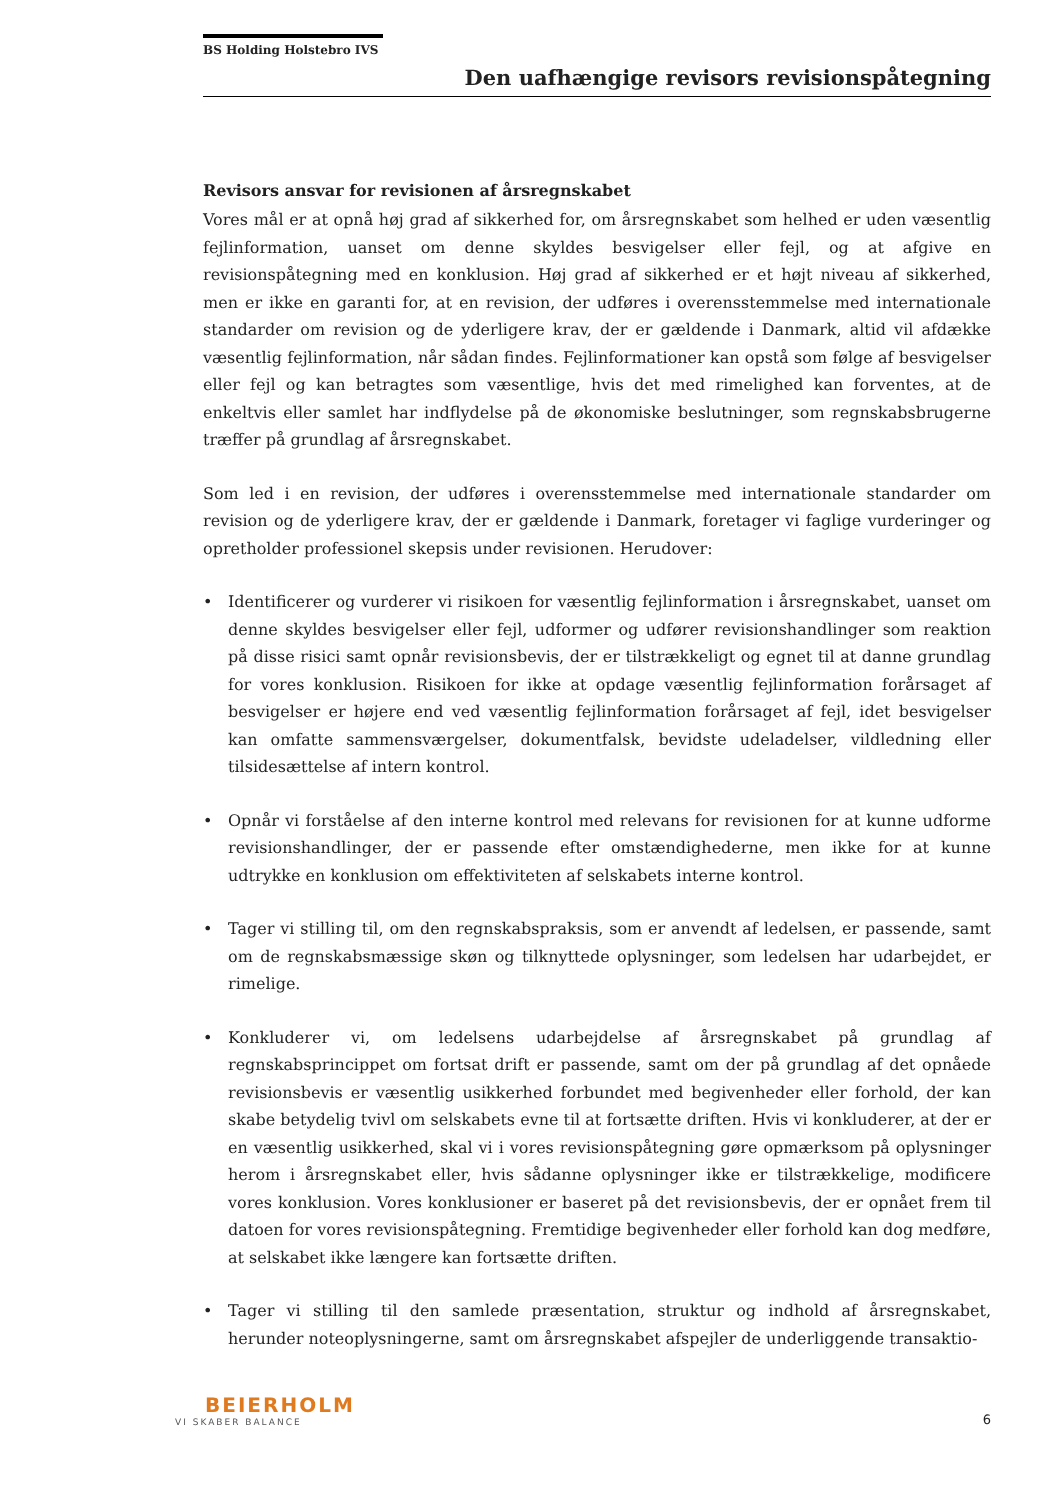BS Holding Holstebro IVS
Den uafhængige revisors revisionspåtegning
Revisors ansvar for revisionen af årsregnskabet
Vores mål er at opnå høj grad af sikkerhed for, om årsregnskabet som helhed er uden væsentlig fejlinformation, uanset om denne skyldes besvigelser eller fejl, og at afgive en revisionspåtegning med en konklusion. Høj grad af sikkerhed er et højt niveau af sikkerhed, men er ikke en garanti for, at en revision, der udføres i overensstemmelse med internationale standarder om revision og de yderligere krav, der er gældende i Danmark, altid vil afdække væsentlig fejlinformation, når sådan findes. Fejlinformationer kan opstå som følge af besvigelser eller fejl og kan betragtes som væsentlige, hvis det med rimelighed kan forventes, at de enkeltvis eller samlet har indflydelse på de økonomiske beslutninger, som regnskabsbrugerne træffer på grundlag af årsregnskabet.
Som led i en revision, der udføres i overensstemmelse med internationale standarder om revision og de yderligere krav, der er gældende i Danmark, foretager vi faglige vurderinger og opretholder professionel skepsis under revisionen. Herudover:
• Identificerer og vurderer vi risikoen for væsentlig fejlinformation i årsregnskabet, uanset om denne skyldes besvigelser eller fejl, udformer og udfører revisionshandlinger som reaktion på disse risici samt opnår revisionsbevis, der er tilstrækkeligt og egnet til at danne grundlag for vores konklusion. Risikoen for ikke at opdage væsentlig fejlinformation forårsaget af besvigelser er højere end ved væsentlig fejlinformation forårsaget af fejl, idet besvigelser kan omfatte sammensværgelser, dokumentfalsk, bevidste udeladelser, vildledning eller tilsidesættelse af intern kontrol.
• Opnår vi forståelse af den interne kontrol med relevans for revisionen for at kunne udforme revisionshandlinger, der er passende efter omstændighederne, men ikke for at kunne udtrykke en konklusion om effektiviteten af selskabets interne kontrol.
• Tager vi stilling til, om den regnskabspraksis, som er anvendt af ledelsen, er passende, samt om de regnskabsmæssige skøn og tilknyttede oplysninger, som ledelsen har udarbejdet, er rimelige.
• Konkluderer vi, om ledelsens udarbejdelse af årsregnskabet på grundlag af regnskabsprincippet om fortsat drift er passende, samt om der på grundlag af det opnåede revisionsbevis er væsentlig usikkerhed forbundet med begivenheder eller forhold, der kan skabe betydelig tvivl om selskabets evne til at fortsætte driften. Hvis vi konkluderer, at der er en væsentlig usikkerhed, skal vi i vores revisionspåtegning gøre opmærksom på oplysninger herom i årsregnskabet eller, hvis sådanne oplysninger ikke er tilstrækkelige, modificere vores konklusion. Vores konklusioner er baseret på det revisionsbevis, der er opnået frem til datoen for vores revisionspåtegning. Fremtidige begivenheder eller forhold kan dog medføre, at selskabet ikke længere kan fortsætte driften.
• Tager vi stilling til den samlede præsentation, struktur og indhold af årsregnskabet, herunder noteoplysningerne, samt om årsregnskabet afspejler de underliggende transaktio-
BEIERHOLM
VI SKABER BALANCE
6